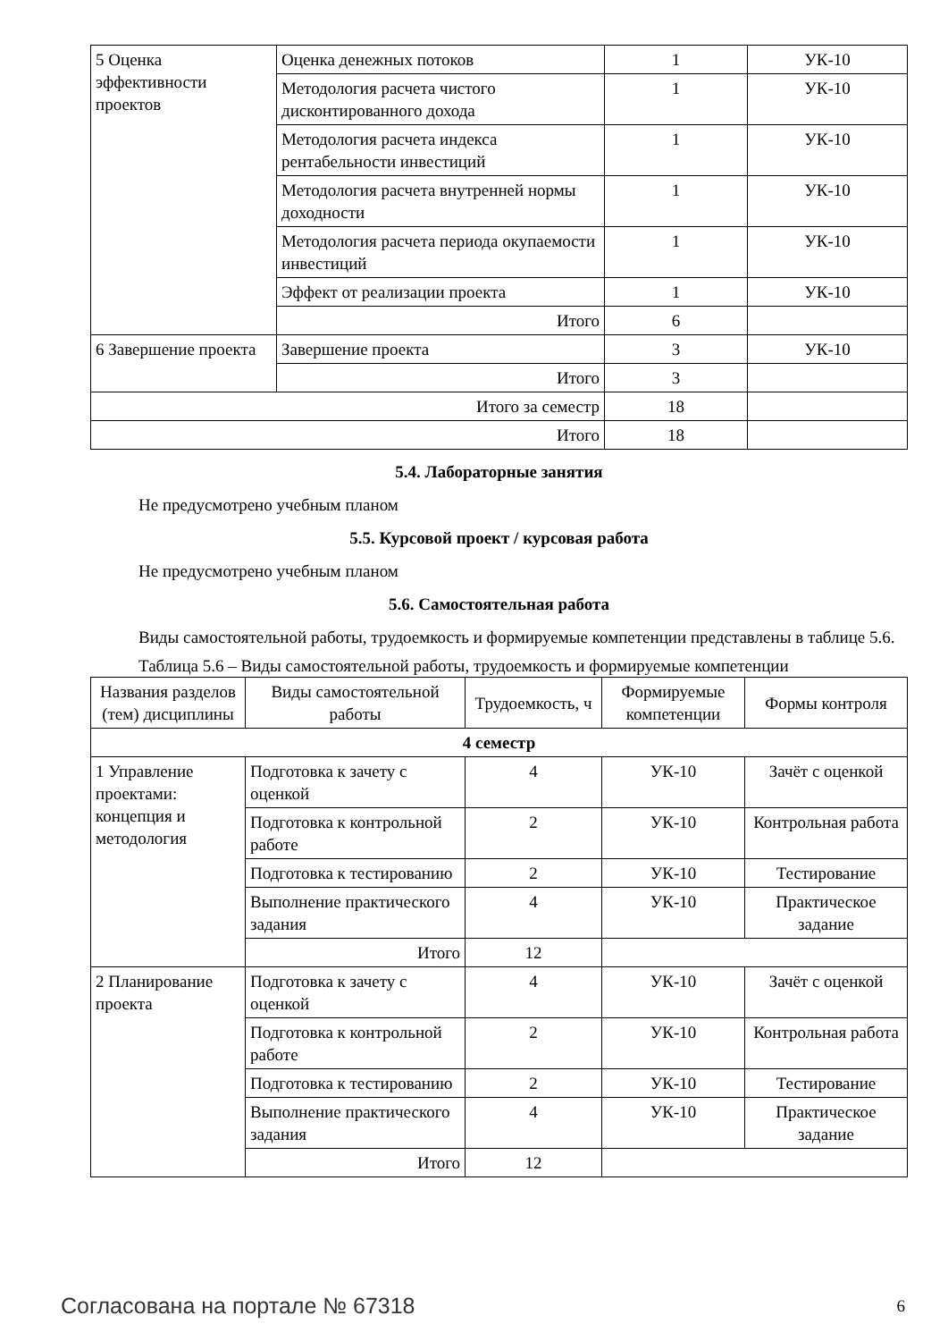| 5 Оценка эффективности проектов | Оценка денежных потоков | 1 | УК-10 |
| | Методология расчета чистого дисконтированного дохода | 1 | УК-10 |
| | Методология расчета индекса рентабельности инвестиций | 1 | УК-10 |
| | Методология расчета внутренней нормы доходности | 1 | УК-10 |
| | Методология расчета периода окупаемости инвестиций | 1 | УК-10 |
| | Эффект от реализации проекта | 1 | УК-10 |
| | Итого | 6 | |
| 6 Завершение проекта | Завершение проекта | 3 | УК-10 |
| | Итого | 3 | |
| Итого за семестр | | 18 | |
| Итого | | 18 | |
5.4. Лабораторные занятия
Не предусмотрено учебным планом
5.5. Курсовой проект / курсовая работа
Не предусмотрено учебным планом
5.6. Самостоятельная работа
Виды самостоятельной работы, трудоемкость и формируемые компетенции представлены в таблице 5.6.
Таблица 5.6 – Виды самостоятельной работы, трудоемкость и формируемые компетенции
| Названия разделов (тем) дисциплины | Виды самостоятельной работы | Трудоемкость, ч | Формируемые компетенции | Формы контроля |
| --- | --- | --- | --- | --- |
| 4 семестр | | | | |
| 1 Управление проектами: концепция и методология | Подготовка к зачету с оценкой | 4 | УК-10 | Зачёт с оценкой |
| | Подготовка к контрольной работе | 2 | УК-10 | Контрольная работа |
| | Подготовка к тестированию | 2 | УК-10 | Тестирование |
| | Выполнение практического задания | 4 | УК-10 | Практическое задание |
| | Итого | 12 | | |
| 2 Планирование проекта | Подготовка к зачету с оценкой | 4 | УК-10 | Зачёт с оценкой |
| | Подготовка к контрольной работе | 2 | УК-10 | Контрольная работа |
| | Подготовка к тестированию | 2 | УК-10 | Тестирование |
| | Выполнение практического задания | 4 | УК-10 | Практическое задание |
| | Итого | 12 | | |
Согласована на портале № 67318 6